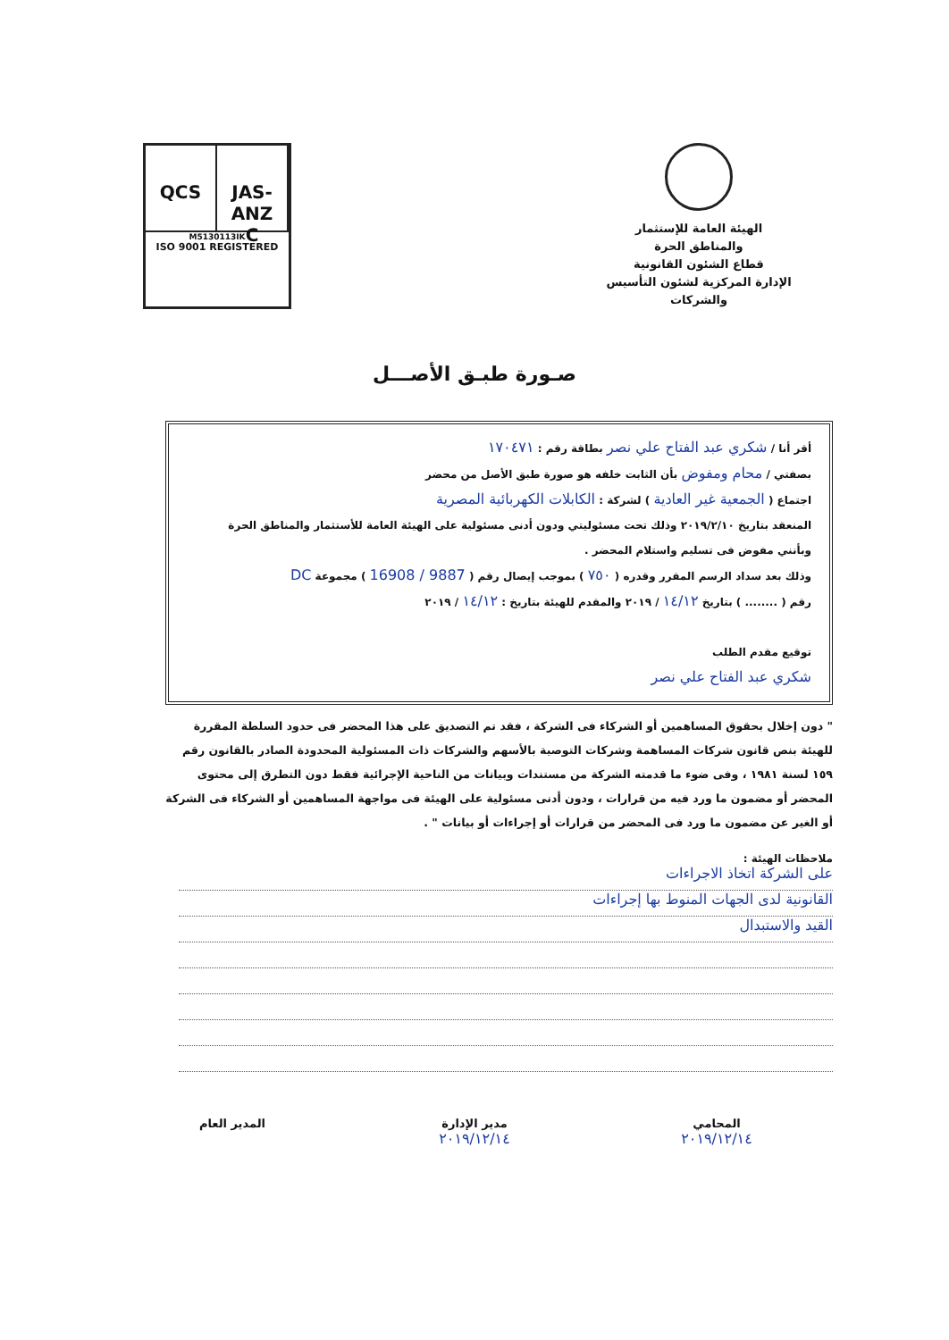الهيئة العامة للإستثمار
والمناطق الحرة
قطاع الشئون القانونية
الإدارة المركزية لشئون التأسيس والشركات
QCS JAS-ANZ
C
M5130113IK
ISO 9001 REGISTERED
صـورة طبـق الأصـــل
أقر أنا / شكري عبد الفتاح علي نصر بطاقة رقم : ١٧٠٤٧١
بصفتي / محام ومفوض بأن الثابت خلفه هو صورة طبق الأصل من محضر
اجتماع ( الجمعية غير العادية ) لشركة : الكابلات الكهربائية المصرية
المنعقد بتاريخ ٢٠١٩/٢/١٠ وذلك تحت مسئوليتي ودون أدنى مسئولية على الهيئة العامة للأستثمار والمناطق الحرة
وبأنني مفوض فى تسليم واستلام المحضر .
وذلك بعد سداد الرسم المقرر وقدره ( ٧٥٠ ) بموجب إيصال رقم ( 9887 / 16908 ) مجموعة DC
رقم ( ........ ) بتاريخ ١٤/١٢ / ٢٠١٩ والمقدم للهيئة بتاريخ : ١٤/١٢ / ٢٠١٩
توقيع مقدم الطلب
شكري عبد الفتاح علي نصر
" دون إخلال بحقوق المساهمين أو الشركاء فى الشركة ، فقد تم التصديق على هذا المحضر فى حدود السلطة المقررة للهيئة بنص قانون شركات المساهمة وشركات التوصية بالأسهم والشركات ذات المسئولية المحدودة الصادر بالقانون رقم ١٥٩ لسنة ١٩٨١ ، وفى ضوء ما قدمته الشركة من مستندات وبيانات من الناحية الإجرائية فقط دون التطرق إلى محتوى المحضر أو مضمون ما ورد فيه من قرارات ، ودون أدنى مسئولية على الهيئة فى مواجهة المساهمين أو الشركاء فى الشركة أو الغير عن مضمون ما ورد فى المحضر من قرارات أو إجراءات أو بيانات " .
ملاحظات الهيئة :
على الشركة اتخاذ الاجراءات
القانونية لدى الجهات المنوط بها إجراءات
القيد والاستبدال
المحامي
٢٠١٩/١٢/١٤
مدير الإدارة
٢٠١٩/١٢/١٤
المدير العام